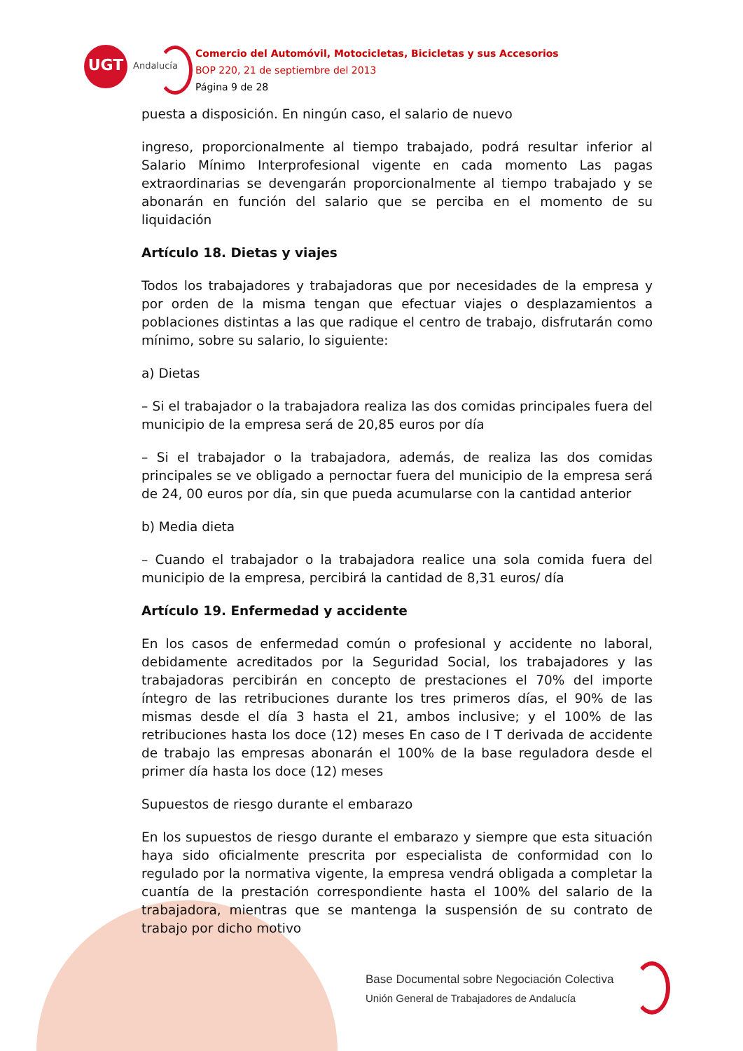UGT
Andalucía
Comercio del Automóvil, Motocicletas, Bicicletas y sus Accesorios
BOP 220, 21 de septiembre del 2013
Página 9 de 28
puesta a disposición. En ningún caso, el salario de nuevo
ingreso, proporcionalmente al tiempo trabajado, podrá resultar inferior al Salario Mínimo Interprofesional vigente en cada momento Las pagas extraordinarias se devengarán proporcionalmente al tiempo trabajado y se abonarán en función del salario que se perciba en el momento de su liquidación
Artículo 18. Dietas y viajes
Todos los trabajadores y trabajadoras que por necesidades de la empresa y por orden de la misma tengan que efectuar viajes o desplazamientos a poblaciones distintas a las que radique el centro de trabajo, disfrutarán como mínimo, sobre su salario, lo siguiente:
a) Dietas
– Si el trabajador o la trabajadora realiza las dos comidas principales fuera del municipio de la empresa será de 20,85 euros por día
– Si el trabajador o la trabajadora, además, de realiza las dos comidas principales se ve obligado a pernoctar fuera del municipio de la empresa será de 24, 00 euros por día, sin que pueda acumularse con la cantidad anterior
b) Media dieta
– Cuando el trabajador o la trabajadora realice una sola comida fuera del municipio de la empresa, percibirá la cantidad de 8,31 euros/ día
Artículo 19. Enfermedad y accidente
En los casos de enfermedad común o profesional y accidente no laboral, debidamente acreditados por la Seguridad Social, los trabajadores y las trabajadoras percibirán en concepto de prestaciones el 70% del importe íntegro de las retribuciones durante los tres primeros días, el 90% de las mismas desde el día 3 hasta el 21, ambos inclusive; y el 100% de las retribuciones hasta los doce (12) meses En caso de I T derivada de accidente de trabajo las empresas abonarán el 100% de la base reguladora desde el primer día hasta los doce (12) meses
Supuestos de riesgo durante el embarazo
En los supuestos de riesgo durante el embarazo y siempre que esta situación haya sido oficialmente prescrita por especialista de conformidad con lo regulado por la normativa vigente, la empresa vendrá obligada a completar la cuantía de la prestación correspondiente hasta el 100% del salario de la trabajadora, mientras que se mantenga la suspensión de su contrato de trabajo por dicho motivo
Base Documental sobre Negociación Colectiva
Unión General de Trabajadores de Andalucía